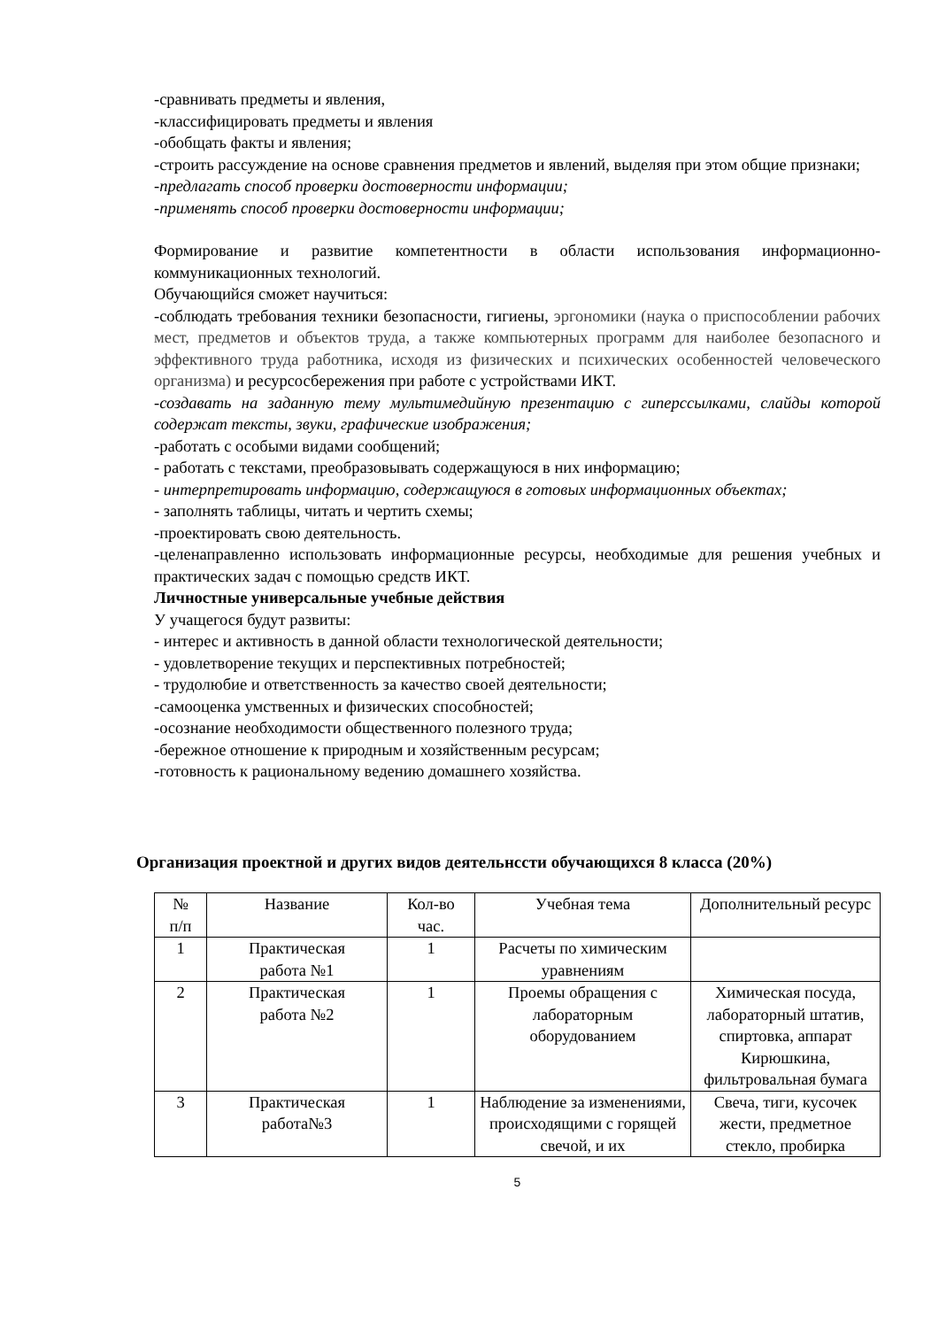-сравнивать предметы и явления,
-классифицировать предметы и явления
-обобщать факты и явления;
-строить рассуждение на основе сравнения предметов и явлений, выделяя при этом общие признаки;
-предлагать способ проверки достоверности информации;
-применять способ проверки достоверности информации;
Формирование и развитие компетентности в области использования информационно-коммуникационных технологий.
Обучающийся сможет научиться:
-соблюдать требования техники безопасности, гигиены, эргономики (наука о приспособлении рабочих мест, предметов и объектов труда, а также компьютерных программ для наиболее безопасного и эффективного труда работника, исходя из физических и психических особенностей человеческого организма) и ресурсосбережения при работе с устройствами ИКТ.
-создавать на заданную тему мультимедийную презентацию с гиперссылками, слайды которой содержат тексты, звуки, графические изображения;
-работать с особыми видами сообщений;
- работать с текстами, преобразовывать содержащуюся в них информацию;
- интерпретировать информацию, содержащуюся в готовых информационных объектах;
- заполнять таблицы, читать и чертить схемы;
-проектировать свою деятельность.
-целенаправленно использовать информационные ресурсы, необходимые для решения учебных и практических задач с помощью средств ИКТ.
Личностные универсальные учебные действия
У учащегося будут развиты:
- интерес и активность в данной области технологической деятельности;
- удовлетворение текущих и перспективных потребностей;
- трудолюбие и ответственность за качество своей деятельности;
-самооценка умственных и физических способностей;
-осознание необходимости общественного полезного труда;
-бережное отношение к природным и хозяйственным ресурсам;
-готовность к рациональному ведению домашнего хозяйства.
Организация проектной и других видов деятельнсcти обучающихся 8 класса (20%)
| № п/п | Название | Кол-во час. | Учебная тема | Дополнительный ресурс |
| 1 | Практическая работа №1 | 1 | Расчеты по химическим уравнениям | |
| 2 | Практическая работа №2 | 1 | Проемы обращения с лабораторным оборудованием | Химическая посуда, лабораторный штатив, спиртовка, аппарат Кирюшкина, фильтровальная бумага |
| 3 | Практическая работа№3 | 1 | Наблюдение за изменениями, происходящими с горящей свечой, и их | Свеча, тиги, кусочек жести, предметное стекло, пробирка |
5